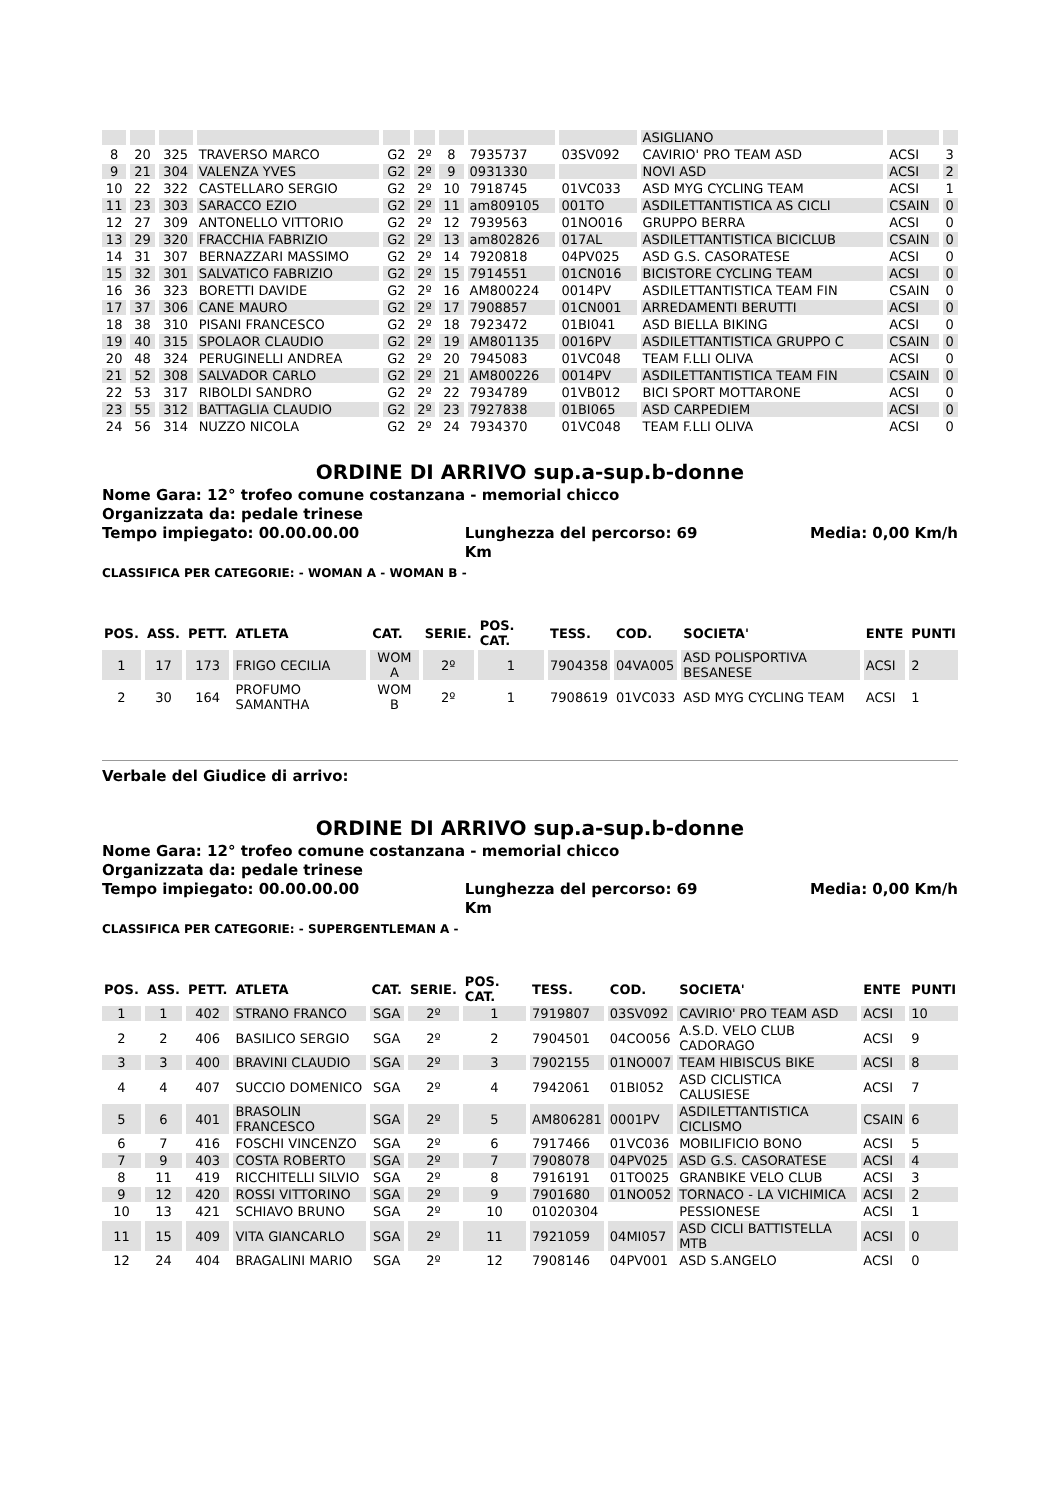| | | | | | | | | | ASIGLIANO | | |
| 8 | 20 | 325 | TRAVERSO MARCO | G2 | 2º | 8 | 7935737 | 03SV092 | CAVIRIO' PRO TEAM ASD | ACSI | 3 |
| 9 | 21 | 304 | VALENZA YVES | G2 | 2º | 9 | 0931330 | | NOVI ASD | ACSI | 2 |
| 10 | 22 | 322 | CASTELLARO SERGIO | G2 | 2º | 10 | 7918745 | 01VC033 | ASD MYG CYCLING TEAM | ACSI | 1 |
| 11 | 23 | 303 | SARACCO EZIO | G2 | 2º | 11 | am809105 | 001TO | ASDILETTANTISTICA AS CICLI | CSAIN | 0 |
| 12 | 27 | 309 | ANTONELLO VITTORIO | G2 | 2º | 12 | 7939563 | 01NO016 | GRUPPO BERRA | ACSI | 0 |
| 13 | 29 | 320 | FRACCHIA FABRIZIO | G2 | 2º | 13 | am802826 | 017AL | ASDILETTANTISTICA BICICLUB | CSAIN | 0 |
| 14 | 31 | 307 | BERNAZZARI MASSIMO | G2 | 2º | 14 | 7920818 | 04PV025 | ASD G.S. CASORATESE | ACSI | 0 |
| 15 | 32 | 301 | SALVATICO FABRIZIO | G2 | 2º | 15 | 7914551 | 01CN016 | BICISTORE CYCLING TEAM | ACSI | 0 |
| 16 | 36 | 323 | BORETTI DAVIDE | G2 | 2º | 16 | AM800224 | 0014PV | ASDILETTANTISTICA TEAM FIN | CSAIN | 0 |
| 17 | 37 | 306 | CANE MAURO | G2 | 2º | 17 | 7908857 | 01CN001 | ARREDAMENTI BERUTTI | ACSI | 0 |
| 18 | 38 | 310 | PISANI FRANCESCO | G2 | 2º | 18 | 7923472 | 01BI041 | ASD BIELLA BIKING | ACSI | 0 |
| 19 | 40 | 315 | SPOLAOR CLAUDIO | G2 | 2º | 19 | AM801135 | 0016PV | ASDILETTANTISTICA GRUPPO C | CSAIN | 0 |
| 20 | 48 | 324 | PERUGINELLI ANDREA | G2 | 2º | 20 | 7945083 | 01VC048 | TEAM F.LLI OLIVA | ACSI | 0 |
| 21 | 52 | 308 | SALVADOR CARLO | G2 | 2º | 21 | AM800226 | 0014PV | ASDILETTANTISTICA TEAM FIN | CSAIN | 0 |
| 22 | 53 | 317 | RIBOLDI SANDRO | G2 | 2º | 22 | 7934789 | 01VB012 | BICI SPORT MOTTARONE | ACSI | 0 |
| 23 | 55 | 312 | BATTAGLIA CLAUDIO | G2 | 2º | 23 | 7927838 | 01BI065 | ASD CARPEDIEM | ACSI | 0 |
| 24 | 56 | 314 | NUZZO NICOLA | G2 | 2º | 24 | 7934370 | 01VC048 | TEAM F.LLI OLIVA | ACSI | 0 |
ORDINE DI ARRIVO sup.a-sup.b-donne
Nome Gara: 12° trofeo comune costanzana - memorial chicco
Organizzata da: pedale trinese
Tempo impiegato: 00.00.00.00 Lunghezza del percorso: 69 Km Media: 0,00 Km/h
CLASSIFICA PER CATEGORIE: - WOMAN A - WOMAN B -
| POS. | ASS. | PETT. | ATLETA | CAT. | SERIE. | POS. CAT. | TESS. | COD. | SOCIETA' | ENTE | PUNTI |
| --- | --- | --- | --- | --- | --- | --- | --- | --- | --- | --- | --- |
| 1 | 17 | 173 | FRIGO CECILIA | WOM A | 2º | 1 | 7904358 | 04VA005 | ASD POLISPORTIVA BESANESE | ACSI | 2 |
| 2 | 30 | 164 | PROFUMO SAMANTHA | WOM B | 2º | 1 | 7908619 | 01VC033 | ASD MYG CYCLING TEAM | ACSI | 1 |
Verbale del Giudice di arrivo:
ORDINE DI ARRIVO sup.a-sup.b-donne
Nome Gara: 12° trofeo comune costanzana - memorial chicco
Organizzata da: pedale trinese
Tempo impiegato: 00.00.00.00 Lunghezza del percorso: 69 Km Media: 0,00 Km/h
CLASSIFICA PER CATEGORIE: - SUPERGENTLEMAN A -
| POS. | ASS. | PETT. | ATLETA | CAT. | SERIE. | POS. CAT. | TESS. | COD. | SOCIETA' | ENTE | PUNTI |
| --- | --- | --- | --- | --- | --- | --- | --- | --- | --- | --- | --- |
| 1 | 1 | 402 | STRANO FRANCO | SGA | 2º | 1 | 7919807 | 03SV092 | CAVIRIO' PRO TEAM ASD | ACSI | 10 |
| 2 | 2 | 406 | BASILICO SERGIO | SGA | 2º | 2 | 7904501 | 04CO056 | A.S.D. VELO CLUB CADORAGO | ACSI | 9 |
| 3 | 3 | 400 | BRAVINI CLAUDIO | SGA | 2º | 3 | 7902155 | 01NO007 | TEAM HIBISCUS BIKE | ACSI | 8 |
| 4 | 4 | 407 | SUCCIO DOMENICO | SGA | 2º | 4 | 7942061 | 01BI052 | ASD CICLISTICA CALUSIESE | ACSI | 7 |
| 5 | 6 | 401 | BRASOLIN FRANCESCO | SGA | 2º | 5 | AM806281 | 0001PV | ASDILETTANTISTICA CICLISMO | CSAIN | 6 |
| 6 | 7 | 416 | FOSCHI VINCENZO | SGA | 2º | 6 | 7917466 | 01VC036 | MOBILIFICIO BONO | ACSI | 5 |
| 7 | 9 | 403 | COSTA ROBERTO | SGA | 2º | 7 | 7908078 | 04PV025 | ASD G.S. CASORATESE | ACSI | 4 |
| 8 | 11 | 419 | RICCHITELLI SILVIO | SGA | 2º | 8 | 7916191 | 01TO025 | GRANBIKE VELO CLUB | ACSI | 3 |
| 9 | 12 | 420 | ROSSI VITTORINO | SGA | 2º | 9 | 7901680 | 01NO052 | TORNACO - LA VICHIMICA | ACSI | 2 |
| 10 | 13 | 421 | SCHIAVO BRUNO | SGA | 2º | 10 | 01020304 | | PESSIONESE | ACSI | 1 |
| 11 | 15 | 409 | VITA GIANCARLO | SGA | 2º | 11 | 7921059 | 04MI057 | ASD CICLI BATTISTELLA MTB | ACSI | 0 |
| 12 | 24 | 404 | BRAGALINI MARIO | SGA | 2º | 12 | 7908146 | 04PV001 | ASD S.ANGELO | ACSI | 0 |